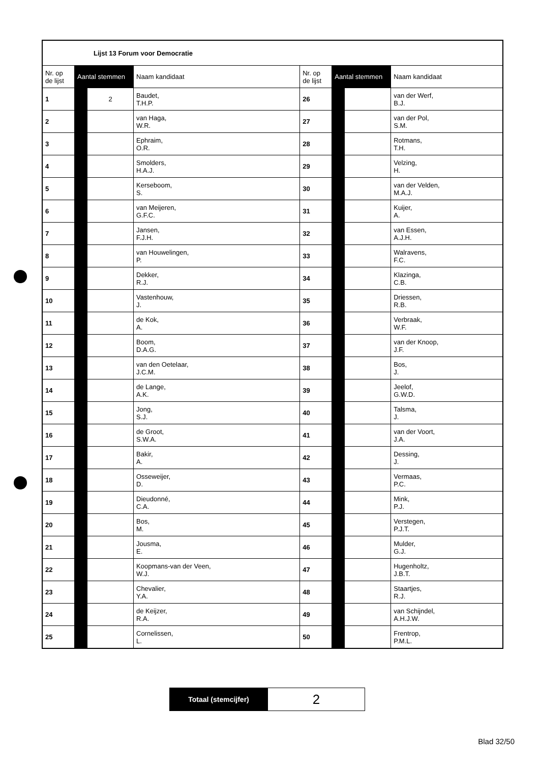| Lijst 13 Forum voor Democratie | | | | | | | |
| --- | --- | --- | --- | --- | --- | --- | --- |
| Nr. op de lijst | Aantal stemmen | | Naam kandidaat | Nr. op de lijst | Aantal stemmen | | Naam kandidaat |
| 1 | | 2 | Baudet, T.H.P. | 26 | | | van der Werf, B.J. |
| 2 | | | van Haga, W.R. | 27 | | | van der Pol, S.M. |
| 3 | | | Ephraim, O.R. | 28 | | | Rotmans, T.H. |
| 4 | | | Smolders, H.A.J. | 29 | | | Velzing, H. |
| 5 | | | Kerseboom, S. | 30 | | | van der Velden, M.A.J. |
| 6 | | | van Meijeren, G.F.C. | 31 | | | Kuijer, A. |
| 7 | | | Jansen, F.J.H. | 32 | | | van Essen, A.J.H. |
| 8 | | | van Houwelingen, P. | 33 | | | Walravens, F.C. |
| 9 | | | Dekker, R.J. | 34 | | | Klazinga, C.B. |
| 10 | | | Vastenhouw, J. | 35 | | | Driessen, R.B. |
| 11 | | | de Kok, A. | 36 | | | Verbraak, W.F. |
| 12 | | | Boom, D.A.G. | 37 | | | van der Knoop, J.F. |
| 13 | | | van den Oetelaar, J.C.M. | 38 | | | Bos, J. |
| 14 | | | de Lange, A.K. | 39 | | | Jeelof, G.W.D. |
| 15 | | | Jong, S.J. | 40 | | | Talsma, J. |
| 16 | | | de Groot, S.W.A. | 41 | | | van der Voort, J.A. |
| 17 | | | Bakir, A. | 42 | | | Dessing, J. |
| 18 | | | Osseweijer, D. | 43 | | | Vermaas, P.C. |
| 19 | | | Dieudonné, C.A. | 44 | | | Mink, P.J. |
| 20 | | | Bos, M. | 45 | | | Verstegen, P.J.T. |
| 21 | | | Jousma, E. | 46 | | | Mulder, G.J. |
| 22 | | | Koopmans-van der Veen, W.J. | 47 | | | Hugenholtz, J.B.T. |
| 23 | | | Chevalier, Y.A. | 48 | | | Staartjes, R.J. |
| 24 | | | de Keijzer, R.A. | 49 | | | van Schijndel, A.H.J.W. |
| 25 | | | Cornelissen, L. | 50 | | | Frentrop, P.M.L. |
| Totaal (stemcijfer) | 2 |
Blad 32/50